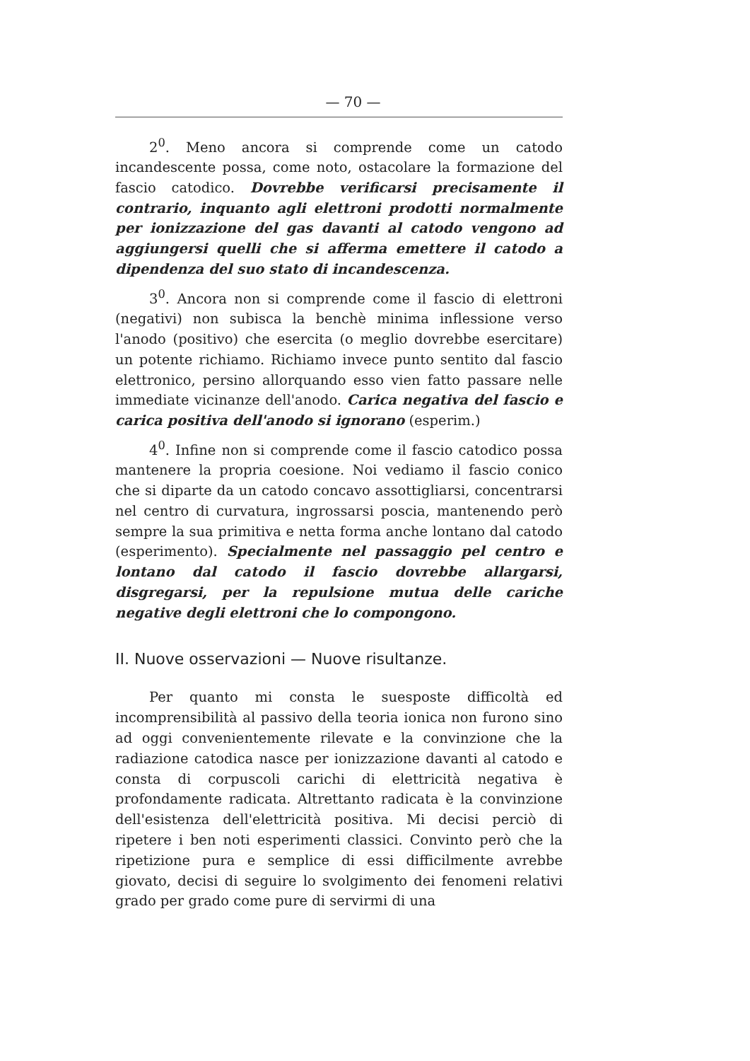— 70 —
2<sup>0</sup>. Meno ancora si comprende come un catodo incandescente possa, come noto, ostacolare la formazione del fascio catodico. Dovrebbe verificarsi precisamente il contrario, inquanto agli elettroni prodotti normalmente per ionizzazione del gas davanti al catodo vengono ad aggiungersi quelli che si afferma emettere il catodo a dipendenza del suo stato di incandescenza.
3<sup>0</sup>. Ancora non si comprende come il fascio di elettroni (negativi) non subisca la benchè minima inflessione verso l'anodo (positivo) che esercita (o meglio dovrebbe esercitare) un potente richiamo. Richiamo invece punto sentito dal fascio elettronico, persino allorquando esso vien fatto passare nelle immediate vicinanze dell'anodo. Carica negativa del fascio e carica positiva dell'anodo si ignorano (esperim.)
4<sup>0</sup>. Infine non si comprende come il fascio catodico possa mantenere la propria coesione. Noi vediamo il fascio conico che si diparte da un catodo concavo assottigliarsi, concentrarsi nel centro di curvatura, ingrossarsi poscia, mantenendo però sempre la sua primitiva e netta forma anche lontano dal catodo (esperimento). Specialmente nel passaggio pel centro e lontano dal catodo il fascio dovrebbe allargarsi, disgregarsi, per la repulsione mutua delle cariche negative degli elettroni che lo compongono.
II. Nuove osservazioni — Nuove risultanze.
Per quanto mi consta le suesposte difficoltà ed incomprensibilità al passivo della teoria ionica non furono sino ad oggi convenientemente rilevate e la convinzione che la radiazione catodica nasce per ionizzazione davanti al catodo e consta di corpuscoli carichi di elettricità negativa è profondamente radicata. Altrettanto radicata è la convinzione dell'esistenza dell'elettricità positiva. Mi decisi perciò di ripetere i ben noti esperimenti classici. Convinto però che la ripetizione pura e semplice di essi difficilmente avrebbe giovato, decisi di seguire lo svolgimento dei fenomeni relativi grado per grado come pure di servirmi di una